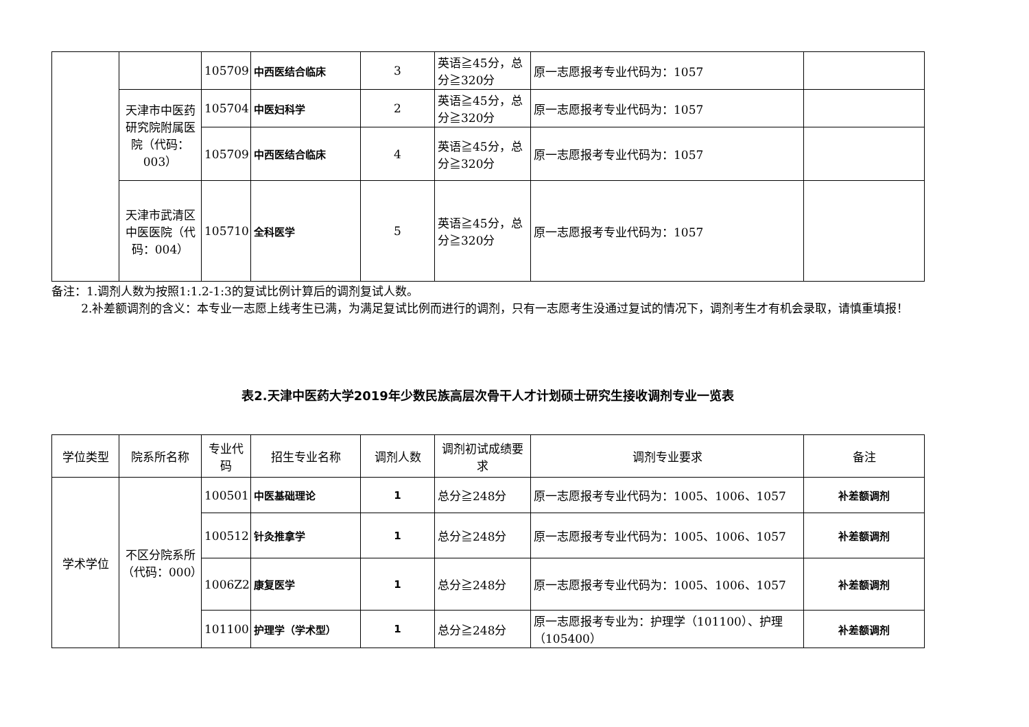| | | 105709 | 中西医结合临床 | 3 | 英语≧45分，总分≧320分 | 原一志愿报考专业代码为：1057 | |
| | 天津市中医药研究院附属医院（代码：003） | 105704 | 中医妇科学 | 2 | 英语≧45分，总分≧320分 | 原一志愿报考专业代码为：1057 | |
| | | 105709 | 中西医结合临床 | 4 | 英语≧45分，总分≧320分 | 原一志愿报考专业代码为：1057 | |
| | 天津市武清区中医医院（代码：004） | 105710 | 全科医学 | 5 | 英语≧45分，总分≧320分 | 原一志愿报考专业代码为：1057 | |
备注：1.调剂人数为按照1:1.2-1:3的复试比例计算后的调剂复试人数。
2.补差额调剂的含义：本专业一志愿上线考生已满，为满足复试比例而进行的调剂，只有一志愿考生没通过复试的情况下，调剂考生才有机会录取，请慎重填报！
表2.天津中医药大学2019年少数民族高层次骨干人才计划硕士研究生接收调剂专业一览表
| 学位类型 | 院系所名称 | 专业代码 | 招生专业名称 | 调剂人数 | 调剂初试成绩要求 | 调剂专业要求 | 备注 |
| --- | --- | --- | --- | --- | --- | --- | --- |
| 学术学位 | 不区分院系所（代码：000） | 100501 | 中医基础理论 | 1 | 总分≧248分 | 原一志愿报考专业代码为：1005、1006、1057 | 补差额调剂 |
| | | 100512 | 针灸推拿学 | 1 | 总分≧248分 | 原一志愿报考专业代码为：1005、1006、1057 | 补差额调剂 |
| | | 1006Z2 | 康复医学 | 1 | 总分≧248分 | 原一志愿报考专业代码为：1005、1006、1057 | 补差额调剂 |
| | | 101100 | 护理学（学术型） | 1 | 总分≧248分 | 原一志愿报考专业为：护理学（101100）、护理（105400） | 补差额调剂 |